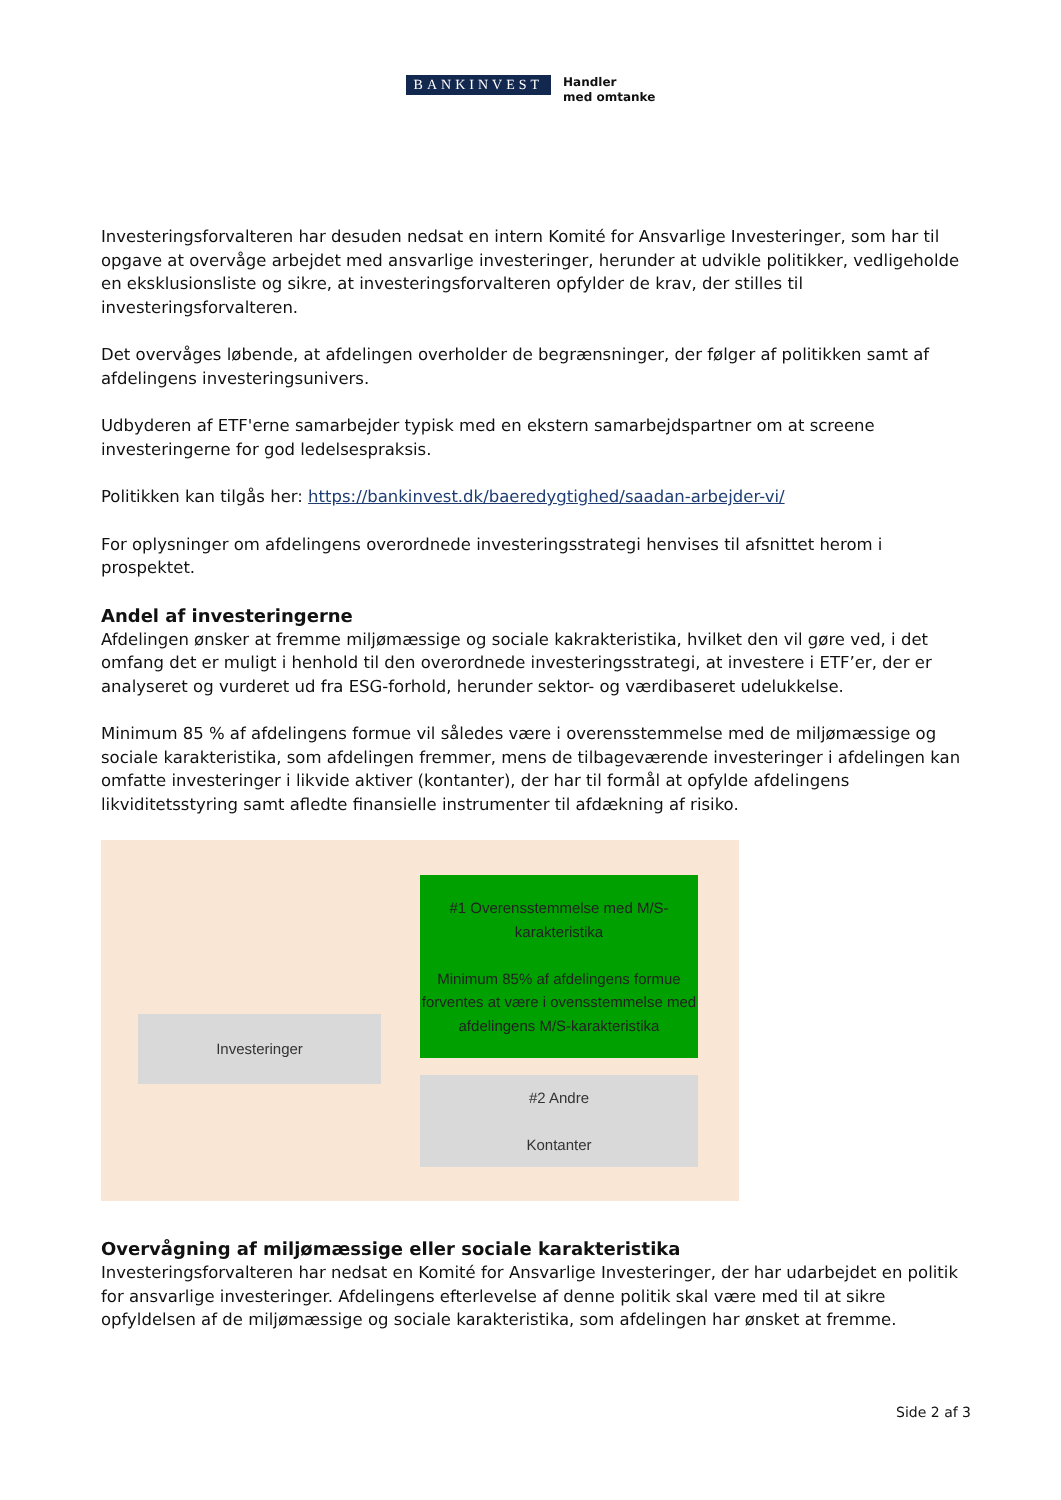BANKINVEST
Handler
med omtanke
Investeringsforvalteren har desuden nedsat en intern Komité for Ansvarlige Investeringer, som har til opgave at overvåge arbejdet med ansvarlige investeringer, herunder at udvikle politikker, vedligeholde en eksklusionsliste og sikre, at investeringsforvalteren opfylder de krav, der stilles til investeringsforvalteren.
Det overvåges løbende, at afdelingen overholder de begrænsninger, der følger af politikken samt af afdelingens investeringsunivers.
Udbyderen af ETF'erne samarbejder typisk med en ekstern samarbejdspartner om at screene investeringerne for god ledelsespraksis.
Politikken kan tilgås her: https://bankinvest.dk/baeredygtighed/saadan-arbejder-vi/
For oplysninger om afdelingens overordnede investeringsstrategi henvises til afsnittet herom i prospektet.
Andel af investeringerne
Afdelingen ønsker at fremme miljømæssige og sociale kakrakteristika, hvilket den vil gøre ved, i det omfang det er muligt i henhold til den overordnede investeringsstrategi, at investere i ETF’er, der er analyseret og vurderet ud fra ESG-forhold, herunder sektor- og værdibaseret udelukkelse.
Minimum 85 % af afdelingens formue vil således være i overensstemmelse med de miljømæssige og sociale karakteristika, som afdelingen fremmer, mens de tilbageværende investeringer i afdelingen kan omfatte investeringer i likvide aktiver (kontanter), der har til formål at opfylde afdelingens likviditetsstyring samt afledte finansielle instrumenter til afdækning af risiko.
Investeringer
#1 Overensstemmelse med M/S-karakteristika
Minimum 85% af afdelingens formue forventes at være i ovensstemmelse med afdelingens M/S-karakteristika
#2 Andre
Kontanter
Overvågning af miljømæssige eller sociale karakteristika
Investeringsforvalteren har nedsat en Komité for Ansvarlige Investeringer, der har udarbejdet en politik for ansvarlige investeringer. Afdelingens efterlevelse af denne politik skal være med til at sikre opfyldelsen af de miljømæssige og sociale karakteristika, som afdelingen har ønsket at fremme.
Side 2 af 3